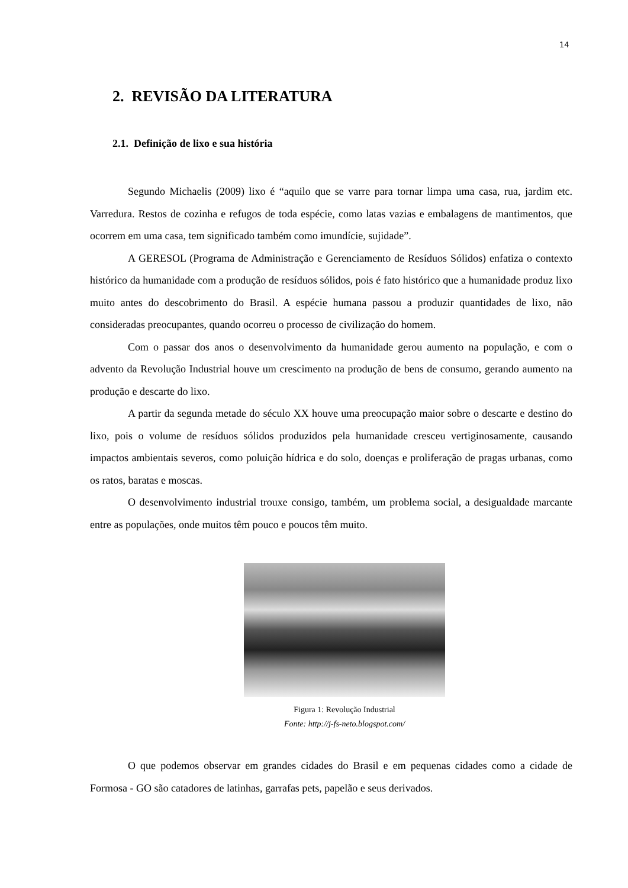14
2. REVISÃO DA LITERATURA
2.1. Definição de lixo e sua história
Segundo Michaelis (2009) lixo é “aquilo que se varre para tornar limpa uma casa, rua, jardim etc. Varredura. Restos de cozinha e refugos de toda espécie, como latas vazias e embalagens de mantimentos, que ocorrem em uma casa, tem significado também como imundície, sujidade”.
A GERESOL (Programa de Administração e Gerenciamento de Resíduos Sólidos) enfatiza o contexto histórico da humanidade com a produção de resíduos sólidos, pois é fato histórico que a humanidade produz lixo muito antes do descobrimento do Brasil. A espécie humana passou a produzir quantidades de lixo, não consideradas preocupantes, quando ocorreu o processo de civilização do homem.
Com o passar dos anos o desenvolvimento da humanidade gerou aumento na população, e com o advento da Revolução Industrial houve um crescimento na produção de bens de consumo, gerando aumento na produção e descarte do lixo.
A partir da segunda metade do século XX houve uma preocupação maior sobre o descarte e destino do lixo, pois o volume de resíduos sólidos produzidos pela humanidade cresceu vertiginosamente, causando impactos ambientais severos, como poluição hídrica e do solo, doenças e proliferação de pragas urbanas, como os ratos, baratas e moscas.
O desenvolvimento industrial trouxe consigo, também, um problema social, a desigualdade marcante entre as populações, onde muitos têm pouco e poucos têm muito.
Figura 1: Revolução Industrial
Fonte: http://j-fs-neto.blogspot.com/
O que podemos observar em grandes cidades do Brasil e em pequenas cidades como a cidade de Formosa - GO são catadores de latinhas, garrafas pets, papelão e seus derivados.